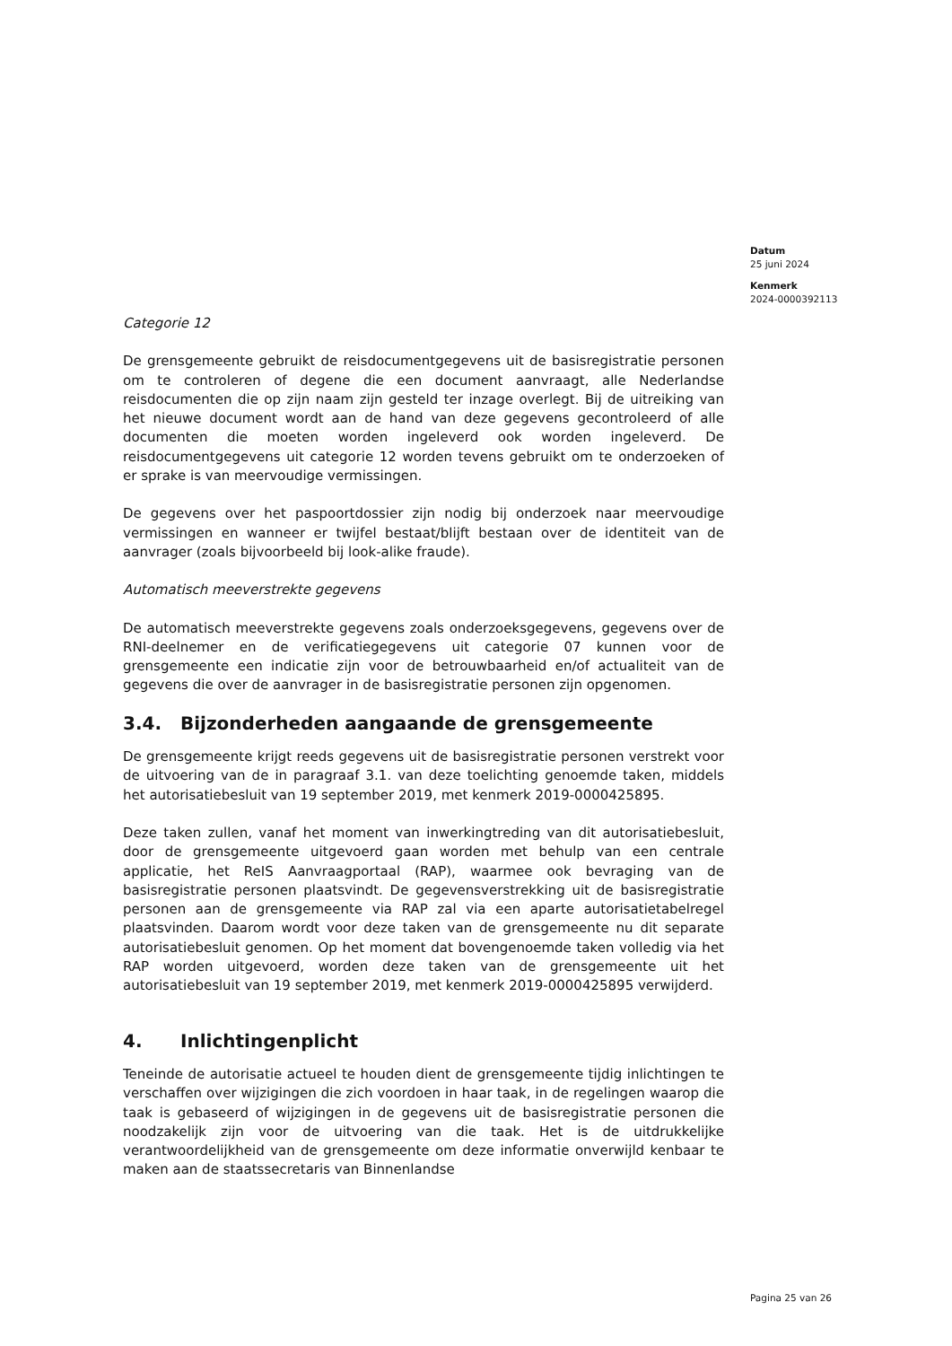Datum
25 juni 2024
Kenmerk
2024-0000392113
Categorie 12
De grensgemeente gebruikt de reisdocumentgegevens uit de basisregistratie personen om te controleren of degene die een document aanvraagt, alle Nederlandse reisdocumenten die op zijn naam zijn gesteld ter inzage overlegt. Bij de uitreiking van het nieuwe document wordt aan de hand van deze gegevens gecontroleerd of alle documenten die moeten worden ingeleverd ook worden ingeleverd. De reisdocumentgegevens uit categorie 12 worden tevens gebruikt om te onderzoeken of er sprake is van meervoudige vermissingen.
De gegevens over het paspoortdossier zijn nodig bij onderzoek naar meervoudige vermissingen en wanneer er twijfel bestaat/blijft bestaan over de identiteit van de aanvrager (zoals bijvoorbeeld bij look-alike fraude).
Automatisch meeverstrekte gegevens
De automatisch meeverstrekte gegevens zoals onderzoeksgegevens, gegevens over de RNI-deelnemer en de verificatiegegevens uit categorie 07 kunnen voor de grensgemeente een indicatie zijn voor de betrouwbaarheid en/of actualiteit van de gegevens die over de aanvrager in de basisregistratie personen zijn opgenomen.
3.4. Bijzonderheden aangaande de grensgemeente
De grensgemeente krijgt reeds gegevens uit de basisregistratie personen verstrekt voor de uitvoering van de in paragraaf 3.1. van deze toelichting genoemde taken, middels het autorisatiebesluit van 19 september 2019, met kenmerk 2019-0000425895.
Deze taken zullen, vanaf het moment van inwerkingtreding van dit autorisatiebesluit, door de grensgemeente uitgevoerd gaan worden met behulp van een centrale applicatie, het ReIS Aanvraagportaal (RAP), waarmee ook bevraging van de basisregistratie personen plaatsvindt. De gegevensverstrekking uit de basisregistratie personen aan de grensgemeente via RAP zal via een aparte autorisatietabelregel plaatsvinden. Daarom wordt voor deze taken van de grensgemeente nu dit separate autorisatiebesluit genomen. Op het moment dat bovengenoemde taken volledig via het RAP worden uitgevoerd, worden deze taken van de grensgemeente uit het autorisatiebesluit van 19 september 2019, met kenmerk 2019-0000425895 verwijderd.
4. Inlichtingenplicht
Teneinde de autorisatie actueel te houden dient de grensgemeente tijdig inlichtingen te verschaffen over wijzigingen die zich voordoen in haar taak, in de regelingen waarop die taak is gebaseerd of wijzigingen in de gegevens uit de basisregistratie personen die noodzakelijk zijn voor de uitvoering van die taak. Het is de uitdrukkelijke verantwoordelijkheid van de grensgemeente om deze informatie onverwijld kenbaar te maken aan de staatssecretaris van Binnenlandse
Pagina 25 van 26